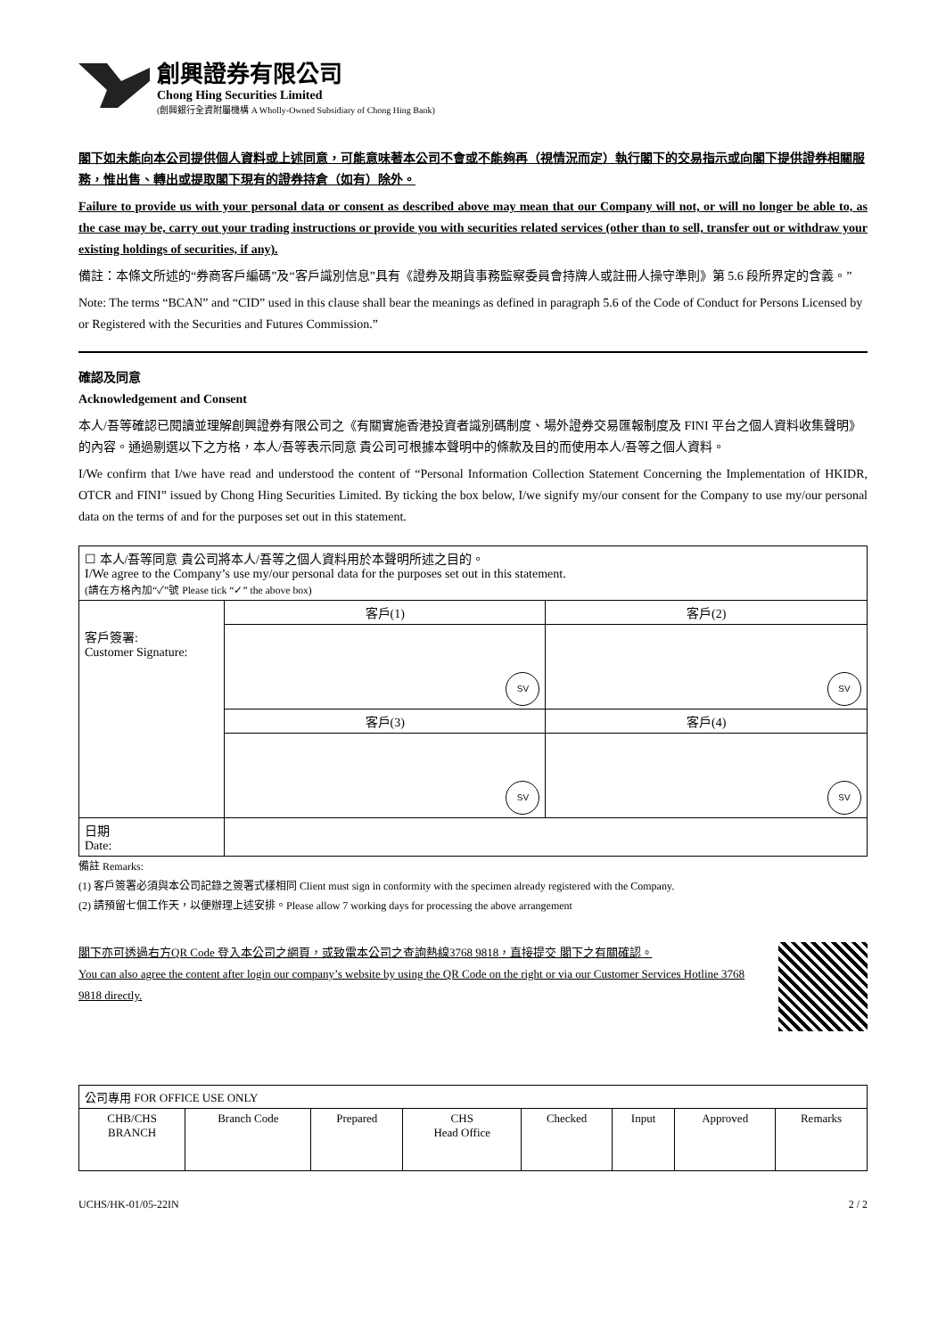創興證券有限公司
Chong Hing Securities Limited
(創興銀行全資附屬機構 A Wholly-Owned Subsidiary of Chong Hing Bank)
閣下如未能向本公司提供個人資料或上述同意，可能意味著本公司不會或不能夠再（視情況而定）執行閣下的交易指示或向閣下提供證券相關服務，惟出售、轉出或提取閣下現有的證券持倉（如有）除外。
Failure to provide us with your personal data or consent as described above may mean that our Company will not, or will no longer be able to, as the case may be, carry out your trading instructions or provide you with securities related services (other than to sell, transfer out or withdraw your existing holdings of securities, if any).
備註：本條文所述的“券商客戶編碼”及“客戶識別信息”具有《證券及期貨事務監察委員會持牌人或註冊人操守準則》第 5.6 段所界定的含義。”
Note: The terms “BCAN” and “CID” used in this clause shall bear the meanings as defined in paragraph 5.6 of the Code of Conduct for Persons Licensed by or Registered with the Securities and Futures Commission.”
確認及同意
Acknowledgement and Consent
本人/吾等確認已閱讀並理解創興證券有限公司之《有關實施香港投資者識別碼制度、場外證券交易匯報制度及 FINI 平台之個人資料收集聲明》的內容。通過剔選以下之方格，本人/吾等表示同意 貴公司可根據本聲明中的條款及目的而使用本人/吾等之個人資料。
I/We confirm that I/we have read and understood the content of “Personal Information Collection Statement Concerning the Implementation of HKIDR, OTCR and FINI” issued by Chong Hing Securities Limited. By ticking the box below, I/we signify my/our consent for the Company to use my/our personal data on the terms of and for the purposes set out in this statement.
| ☐ 本人/吾等同意 貴公司將本人/吾等之個人資料用於本聲明所述之目的。 I/We agree to the Company’s use my/our personal data for the purposes set out in this statement. (請在方格內加“✓”號 Please tick “✓” the above box) | | |
| | 客戶(1) | 客戶(2) |
| 客戶簽署: Customer Signature: | SV | SV |
| | 客戶(3) | 客戶(4) |
| | SV | SV |
| 日期 Date: | | |
備註 Remarks:
(1) 客戶簽署必須與本公司記錄之簽署式樣相同 Client must sign in conformity with the specimen already registered with the Company.
(2) 請預留七個工作天，以便辦理上述安排。Please allow 7 working days for processing the above arrangement
閣下亦可透過右方QR Code 登入本公司之網頁，或致電本公司之查詢熱線3768 9818，直接提交 閣下之有關確認。
You can also agree the content after login our company’s website by using the QR Code on the right or via our Customer Services Hotline 3768 9818 directly.
| 公司專用 FOR OFFICE USE ONLY | | | | | | | |
| CHB/CHS BRANCH | Branch Code | Prepared | CHS Head Office | Checked | Input | Approved | Remarks |
UCHS/HK-01/05-22IN 2 / 2